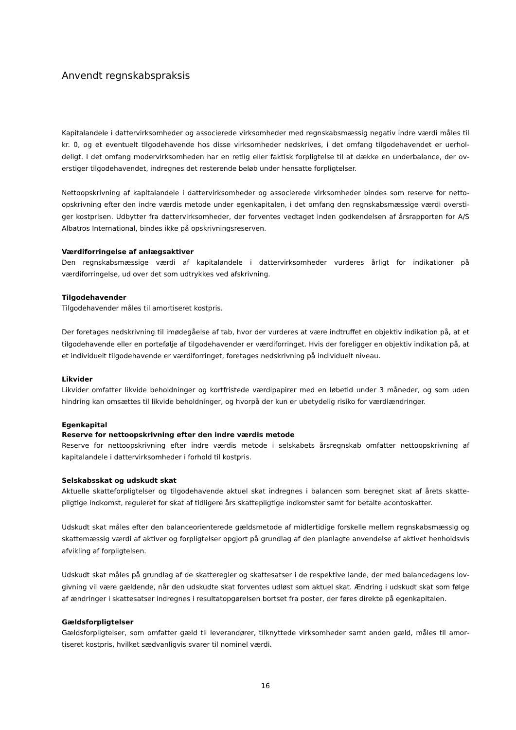Anvendt regnskabspraksis
Kapitalandele i dattervirksomheder og associerede virksomheder med regnskabsmæssig negativ indre værdi måles til kr. 0, og et eventuelt tilgodehavende hos disse virksomheder nedskrives, i det omfang tilgodehavendet er uerhol­deligt. I det omfang modervirksomheden har en retlig eller faktisk forpligtelse til at dække en underbalance, der ov­erstiger tilgodehavendet, indregnes det resterende beløb under hensatte forpligtelser.
Nettoopskrivning af kapitalandele i dattervirksomheder og associerede virksomheder bindes som reserve for netto­opskrivning efter den indre værdis metode under egenkapitalen, i det omfang den regnskabsmæssige værdi oversti­ger kostprisen. Udbytter fra dattervirksomheder, der forventes vedtaget inden godkendelsen af årsrapporten for A/S Albatros International, bindes ikke på opskrivningsreserven.
Værdiforringelse af anlægsaktiver
Den regnskabsmæssige værdi af kapitalandele i dattervirksomheder vurderes årligt for indikationer på værdiforringelse, ud over det som udtrykkes ved afskrivning.
Tilgodehavender
Tilgodehavender måles til amortiseret kostpris.
Der foretages nedskrivning til imødegåelse af tab, hvor der vurderes at være indtruffet en objektiv indikation på, at et tilgodehavende eller en portefølje af tilgodehavender er værdiforringet. Hvis der foreligger en objektiv indikation på, at et individuelt tilgodehavende er værdiforringet, foretages nedskrivning på individuelt niveau.
Likvider
Likvider omfatter likvide beholdninger og kortfristede værdipapirer med en løbetid under 3 måneder, og som uden hindring kan omsættes til likvide beholdninger, og hvorpå der kun er ubetydelig risiko for værdiændringer.
Egenkapital
Reserve for nettoopskrivning efter den indre værdis metode
Reserve for nettoopskrivning efter indre værdis metode i selskabets årsregnskab omfatter nettoopskrivning af kapitalandele i dattervirksomheder i forhold til kostpris.
Selskabsskat og udskudt skat
Aktuelle skatteforpligtelser og tilgodehavende aktuel skat indregnes i balancen som beregnet skat af årets skatte­pligtige indkomst, reguleret for skat af tidligere års skattepligtige indkomster samt for betalte acontoskatter.
Udskudt skat måles efter den balanceorienterede gældsmetode af midlertidige forskelle mellem regnskabsmæssig og skattemæssig værdi af aktiver og forpligtelser opgjort på grundlag af den planlagte anvendelse af aktivet hen­holdsvis afvikling af forpligtelsen.
Udskudt skat måles på grundlag af de skatteregler og skattesatser i de respektive lande, der med balancedagens lov­givning vil være gældende, når den udskudte skat forventes udløst som aktuel skat. Ændring i udskudt skat som føl­ge af ændringer i skattesatser indregnes i resultatopgørelsen bortset fra poster, der føres direkte på egenkapitalen.
Gældsforpligtelser
Gældsforpligtelser, som omfatter gæld til leverandører, tilknyttede virksomheder samt anden gæld, måles til amor­tiseret kostpris, hvilket sædvanligvis svarer til nominel værdi.
16